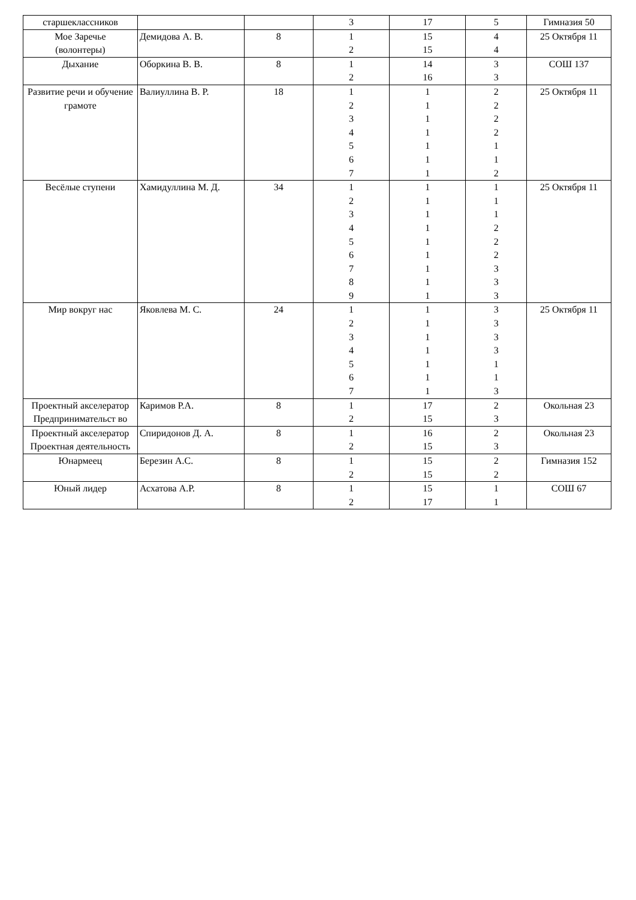| старшеклассников | | | 3 | 17 | 5 | Гимназия 50 |
| Мое Заречье (волонтеры) | Демидова А. В. | 8 | 1 2 | 15 15 | 4 4 | 25 Октября 11 |
| Дыхание | Оборкина В. В. | 8 | 1 2 | 14 16 | 3 3 | СОШ 137 |
| Развитие речи и обучение грамоте | Валиуллина В. Р. | 18 | 1 2 3 4 5 6 7 | 1 1 1 1 1 1 1 | 2 2 2 2 1 1 2 | 25 Октября 11 |
| Весёлые ступени | Хамидуллина М. Д. | 34 | 1 2 3 4 5 6 7 8 9 | 1 1 1 1 1 1 1 1 1 | 1 1 1 2 2 2 3 3 3 | 25 Октября 11 |
| Мир вокруг нас | Яковлева М. С. | 24 | 1 2 3 4 5 6 7 | 1 1 1 1 1 1 1 | 3 3 3 3 1 1 3 | 25 Октября 11 |
| Проектный акселератор Предпринимательст во | Каримов Р.А. | 8 | 1 2 | 17 15 | 2 3 | Окольная 23 |
| Проектный акселератор Проектная деятельность | Спиридонов Д. А. | 8 | 1 2 | 16 15 | 2 3 | Окольная 23 |
| Юнармеец | Березин А.С. | 8 | 1 2 | 15 15 | 2 2 | Гимназия 152 |
| Юный лидер | Асхатова А.Р. | 8 | 1 2 | 15 17 | 1 1 | СОШ 67 |